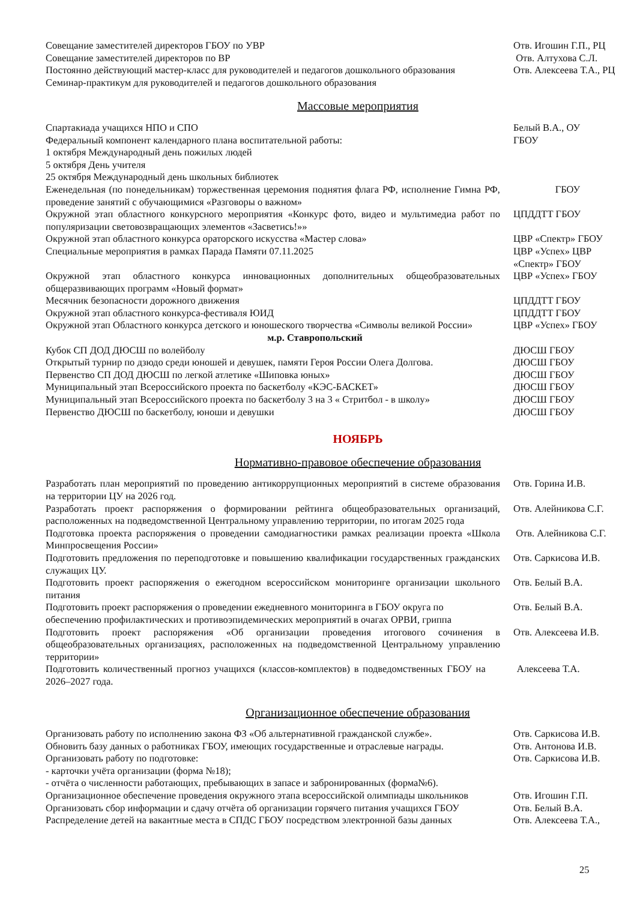Совещание заместителей директоров ГБОУ по УВР Отв. Игошин Г.П., РЦ
Совещание заместителей директоров по ВР Отв. Алтухова С.Л.
Постоянно действующий мастер-класс для руководителей и педагогов дошкольного образования
Семинар-практикум для руководителей и педагогов дошкольного образования
Отв. Алексеева Т.А., РЦ
Массовые мероприятия
Спартакиада учащихся НПО и СПО Белый В.А., ОУ
Федеральный компонент календарного плана воспитательной работы:
1 октября Международный день пожилых людей
5 октября День учителя
25 октября Международный день школьных библиотек
ГБОУ
Еженедельная (по понедельникам) торжественная церемония поднятия флага РФ, исполнение Гимна РФ, проведение занятий с обучающимися «Разговоры о важном»
ГБОУ
Окружной этап областного конкурсного мероприятия «Конкурс фото, видео и мультимедиа работ по популяризации световозвращающих элементов «Засветись!»»
ЦПДДТТ ГБОУ
Окружной этап областного конкурса ораторского искусства «Мастер слова» ЦВР «Спектр» ГБОУ
Специальные мероприятия в рамках Парада Памяти 07.11.2025 ЦВР «Успех» ЦВР «Спектр» ГБОУ
Окружной этап областного конкурса инновационных дополнительных общеобразовательных общеразвивающих программ «Новый формат»
ЦВР «Успех» ГБОУ
Месячник безопасности дорожного движения ЦПДДТТ ГБОУ
Окружной этап областного конкурса-фестиваля ЮИД ЦПДДТТ ГБОУ
Окружной этап Областного конкурса детского и юношеского творчества «Символы великой России»
ЦВР «Успех» ГБОУ
м.р. Ставропольский
Кубок СП ДОД ДЮСШ по волейболу ДЮСШ ГБОУ
Открытый турнир по дзюдо среди юношей и девушек, памяти Героя России Олега Долгова.
ДЮСШ ГБОУ
Первенство СП ДОД ДЮСШ по легкой атлетике «Шиповка юных» ДЮСШ ГБОУ
Муниципальный этап Всероссийского проекта по баскетболу «КЭС-БАСКЕТ» ДЮСШ ГБОУ
Муниципальный этап Всероссийского проекта по баскетболу 3 на 3 « Стритбол - в школу»
ДЮСШ ГБОУ
Первенство ДЮСШ по баскетболу, юноши и девушки ДЮСШ ГБОУ
НОЯБРЬ
Нормативно-правовое обеспечение образования
Разработать план мероприятий по проведению антикоррупционных мероприятий в системе образования на территории ЦУ на 2026 год.
Отв. Горина И.В.
Разработать проект распоряжения о формировании рейтинга общеобразовательных организаций, расположенных на подведомственной Центральному управлению территории, по итогам 2025 года
Отв. Алейникова С.Г.
Подготовка проекта распоряжения о проведении самодиагностики рамках реализации проекта «Школа Минпросвещения России»
Отв. Алейникова С.Г.
Подготовить предложения по переподготовке и повышению квалификации государственных гражданских служащих ЦУ.
Отв. Саркисова И.В.
Подготовить проект распоряжения о ежегодном всероссийском мониторинге организации школьного питания
Отв. Белый В.А.
Подготовить проект распоряжения о проведении ежедневного мониторинга в ГБОУ округа по обеспечению профилактических и противоэпидемических мероприятий в очагах ОРВИ, гриппа
Отв. Белый В.А.
Подготовить проект распоряжения «Об организации проведения итогового сочинения в общеобразовательных организациях, расположенных на подведомственной Центральному управлению территории»
Отв. Алексеева И.В.
Подготовить количественный прогноз учащихся (классов-комплектов) в подведомственных ГБОУ на 2026–2027 года.
Алексеева Т.А.
Организационное обеспечение образования
Организовать работу по исполнению закона ФЗ «Об альтернативной гражданской службе».
Отв. Саркисова И.В.
Обновить базу данных о работниках ГБОУ, имеющих государственные и отраслевые награды.
Отв. Антонова И.В.
Организовать работу по подготовке:
- карточки учёта организации (форма №18);
- отчёта о численности работающих, пребывающих в запасе и забронированных (форма№6).
Отв. Саркисова И.В.
Организационное обеспечение проведения окружного этапа всероссийской олимпиады школьников
Отв. Игошин Г.П.
Организовать сбор информации и сдачу отчёта об организации горячего питания учащихся ГБОУ
Отв. Белый В.А.
Распределение детей на вакантные места в СПДС ГБОУ посредством электронной базы данных
Отв. Алексеева Т.А.,
25